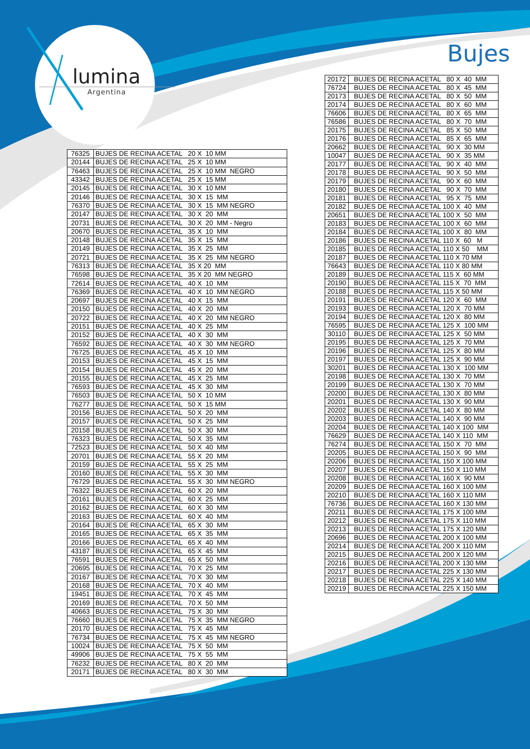lumina
Argentina
Bujes
| 76325 | BUJES DE RECINA ACETAL 20 X 10 MM |
| 20144 | BUJES DE RECINA ACETAL 25 X 10 MM |
| 76463 | BUJES DE RECINA ACETAL 25 X 10 MM NEGRO |
| 43342 | BUJES DE RECINA ACETAL 25 X 15 MM |
| 20145 | BUJES DE RECINA ACETAL 30 X 10 MM |
| 20146 | BUJES DE RECINA ACETAL 30 X 15 MM |
| 76370 | BUJES DE RECINA ACETAL 30 X 15 MM NEGRO |
| 20147 | BUJES DE RECINA ACETAL 30 X 20 MM |
| 20731 | BUJES DE RECINA ACETAL 30 X 20 MM - Negro |
| 20670 | BUJES DE RECINA ACETAL 35 X 10 MM |
| 20148 | BUJES DE RECINA ACETAL 35 X 15 MM |
| 20149 | BUJES DE RECINA ACETAL 35 X 25 MM |
| 20721 | BUJES DE RECINA ACETAL 35 X 25 MM NEGRO |
| 76313 | BUJES DE RECINA ACETAL 35 X 20 MM |
| 76598 | BUJES DE RECINA ACETAL 35 X 20 MM NEGRO |
| 72614 | BUJES DE RECINA ACETAL 40 X 10 MM |
| 76369 | BUJES DE RECINA ACETAL 40 X 10 MM NEGRO |
| 20697 | BUJES DE RECINA ACETAL 40 X 15 MM |
| 20150 | BUJES DE RECINA ACETAL 40 X 20 MM |
| 20722 | BUJES DE RECINA ACETAL 40 X 20 MM NEGRO |
| 20151 | BUJES DE RECINA ACETAL 40 X 25 MM |
| 20152 | BUJES DE RECINA ACETAL 40 X 30 MM |
| 76592 | BUJES DE RECINA ACETAL 40 X 30 MM NEGRO |
| 76725 | BUJES DE RECINA ACETAL 45 X 10 MM |
| 20153 | BUJES DE RECINA ACETAL 45 X 15 MM |
| 20154 | BUJES DE RECINA ACETAL 45 X 20 MM |
| 20155 | BUJES DE RECINA ACETAL 45 X 25 MM |
| 76593 | BUJES DE RECINA ACETAL 45 X 30 MM |
| 76503 | BUJES DE RECINA ACETAL 50 X 10 MM |
| 76277 | BUJES DE RECINA ACETAL 50 X 15 MM |
| 20156 | BUJES DE RECINA ACETAL 50 X 20 MM |
| 20157 | BUJES DE RECINA ACETAL 50 X 25 MM |
| 20158 | BUJES DE RECINA ACETAL 50 X 30 MM |
| 76323 | BUJES DE RECINA ACETAL 50 X 35 MM |
| 72523 | BUJES DE RECINA ACETAL 50 X 40 MM |
| 20701 | BUJES DE RECINA ACETAL 55 X 20 MM |
| 20159 | BUJES DE RECINA ACETAL 55 X 25 MM |
| 20160 | BUJES DE RECINA ACETAL 55 X 30 MM |
| 76729 | BUJES DE RECINA ACETAL 55 X 30 MM NEGRO |
| 76322 | BUJES DE RECINA ACETAL 60 X 20 MM |
| 20161 | BUJES DE RECINA ACETAL 60 X 25 MM |
| 20162 | BUJES DE RECINA ACETAL 60 X 30 MM |
| 20163 | BUJES DE RECINA ACETAL 60 X 40 MM |
| 20164 | BUJES DE RECINA ACETAL 65 X 30 MM |
| 20165 | BUJES DE RECINA ACETAL 65 X 35 MM |
| 20166 | BUJES DE RECINA ACETAL 65 X 40 MM |
| 43187 | BUJES DE RECINA ACETAL 65 X 45 MM |
| 76591 | BUJES DE RECINA ACETAL 65 X 50 MM |
| 20695 | BUJES DE RECINA ACETAL 70 X 25 MM |
| 20167 | BUJES DE RECINA ACETAL 70 X 30 MM |
| 20168 | BUJES DE RECINA ACETAL 70 X 40 MM |
| 19451 | BUJES DE RECINA ACETAL 70 X 45 MM |
| 20169 | BUJES DE RECINA ACETAL 70 X 50 MM |
| 40663 | BUJES DE RECINA ACETAL 75 X 30 MM |
| 76660 | BUJES DE RECINA ACETAL 75 X 35 MM NEGRO |
| 20170 | BUJES DE RECINA ACETAL 75 X 45 MM |
| 76734 | BUJES DE RECINA ACETAL 75 X 45 MM NEGRO |
| 10024 | BUJES DE RECINA ACETAL 75 X 50 MM |
| 49906 | BUJES DE RECINA ACETAL 75 X 55 MM |
| 76232 | BUJES DE RECINA ACETAL 80 X 20 MM |
| 20171 | BUJES DE RECINA ACETAL 80 X 30 MM |
| 20172 | BUJES DE RECINA ACETAL 80 X 40 MM |
| 76724 | BUJES DE RECINA ACETAL 80 X 45 MM |
| 20173 | BUJES DE RECINA ACETAL 80 X 50 MM |
| 20174 | BUJES DE RECINA ACETAL 80 X 60 MM |
| 76606 | BUJES DE RECINA ACETAL 80 X 65 MM |
| 76586 | BUJES DE RECINA ACETAL 80 X 70 MM |
| 20175 | BUJES DE RECINA ACETAL 85 X 50 MM |
| 20176 | BUJES DE RECINA ACETAL 85 X 65 MM |
| 20662 | BUJES DE RECINA ACETAL 90 X 30 MM |
| 10047 | BUJES DE RECINA ACETAL 90 X 35 MM |
| 20177 | BUJES DE RECINA ACETAL 90 X 40 MM |
| 20178 | BUJES DE RECINA ACETAL 90 X 50 MM |
| 20179 | BUJES DE RECINA ACETAL 90 X 60 MM |
| 20180 | BUJES DE RECINA ACETAL 90 X 70 MM |
| 20181 | BUJES DE RECINA ACETAL 95 X 75 MM |
| 20182 | BUJES DE RECINA ACETAL 100 X 40 MM |
| 20651 | BUJES DE RECINA ACETAL 100 X 50 MM |
| 20183 | BUJES DE RECINA ACETAL 100 X 60 MM |
| 20184 | BUJES DE RECINA ACETAL 100 X 80 MM |
| 20186 | BUJES DE RECINA ACETAL 110 X 60 M |
| 20185 | BUJES DE RECINA ACETAL 110 X 50 MM |
| 20187 | BUJES DE RECINA ACETAL 110 X 70 MM |
| 76643 | BUJES DE RECINA ACETAL 110 X 80 MM |
| 20189 | BUJES DE RECINA ACETAL 115 X 60 MM |
| 20190 | BUJES DE RECINA ACETAL 115 X 70 MM |
| 20188 | BUJES DE RECINA ACETAL 115 X 50 MM |
| 20191 | BUJES DE RECINA ACETAL 120 X 60 MM |
| 20193 | BUJES DE RECINA ACETAL 120 X 70 MM |
| 20194 | BUJES DE RECINA ACETAL 120 X 80 MM |
| 76595 | BUJES DE RECINA ACETAL 125 X 100 MM |
| 30110 | BUJES DE RECINA ACETAL 125 X 50 MM |
| 20195 | BUJES DE RECINA ACETAL 125 X 70 MM |
| 20196 | BUJES DE RECINA ACETAL 125 X 80 MM |
| 20197 | BUJES DE RECINA ACETAL 125 X 90 MM |
| 30201 | BUJES DE RECINA ACETAL 130 X 100 MM |
| 20198 | BUJES DE RECINA ACETAL 130 X 70 MM |
| 20199 | BUJES DE RECINA ACETAL 130 X 70 MM |
| 20200 | BUJES DE RECINA ACETAL 130 X 80 MM |
| 20201 | BUJES DE RECINA ACETAL 130 X 90 MM |
| 20202 | BUJES DE RECINA ACETAL 140 X 80 MM |
| 20203 | BUJES DE RECINA ACETAL 140 X 90 MM |
| 20204 | BUJES DE RECINA ACETAL 140 X 100 MM |
| 76629 | BUJES DE RECINA ACETAL 140 X 110 MM |
| 76274 | BUJES DE RECINA ACETAL 150 X 70 MM |
| 20205 | BUJES DE RECINA ACETAL 150 X 90 MM |
| 20206 | BUJES DE RECINA ACETAL 150 X 100 MM |
| 20207 | BUJES DE RECINA ACETAL 150 X 110 MM |
| 20208 | BUJES DE RECINA ACETAL 160 X 90 MM |
| 20209 | BUJES DE RECINA ACETAL 160 X 100 MM |
| 20210 | BUJES DE RECINA ACETAL 160 X 110 MM |
| 76736 | BUJES DE RECINA ACETAL 160 X 130 MM |
| 20211 | BUJES DE RECINA ACETAL 175 X 100 MM |
| 20212 | BUJES DE RECINA ACETAL 175 X 110 MM |
| 20213 | BUJES DE RECINA ACETAL 175 X 120 MM |
| 20696 | BUJES DE RECINA ACETAL 200 X 100 MM |
| 20214 | BUJES DE RECINA ACETAL 200 X 110 MM |
| 20215 | BUJES DE RECINA ACETAL 200 X 120 MM |
| 20216 | BUJES DE RECINA ACETAL 200 X 130 MM |
| 20217 | BUJES DE RECINA ACETAL 225 X 130 MM |
| 20218 | BUJES DE RECINA ACETAL 225 X 140 MM |
| 20219 | BUJES DE RECINA ACETAL 225 X 150 MM |